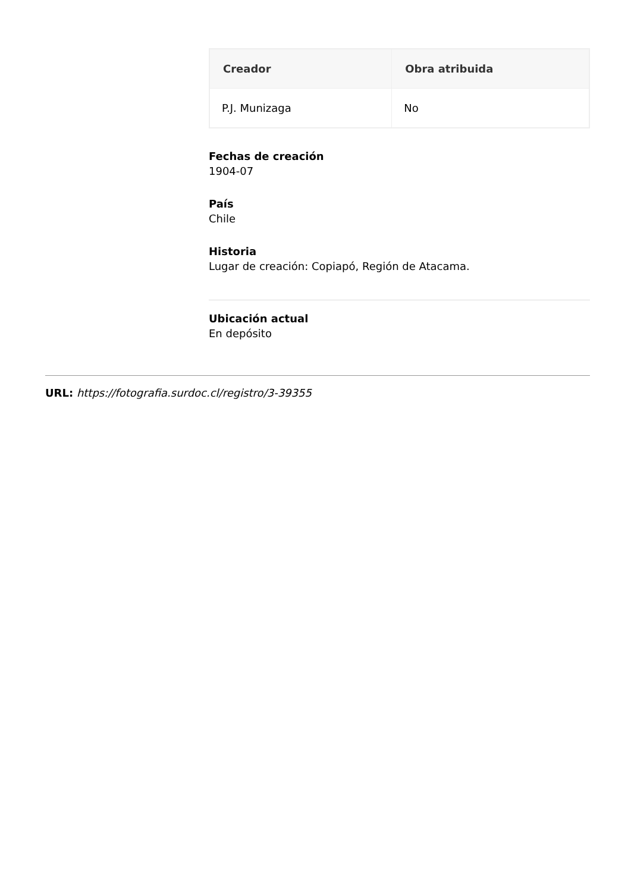| Creador | Obra atribuida |
| --- | --- |
| P.J. Munizaga | No |
Fechas de creación
1904-07
País
Chile
Historia
Lugar de creación: Copiapó, Región de Atacama.
Ubicación actual
En depósito
URL: https://fotografia.surdoc.cl/registro/3-39355